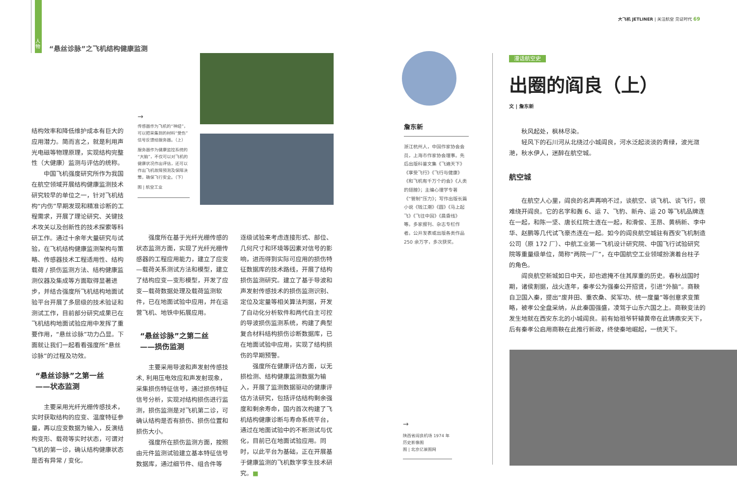人物
“悬丝诊脉”之飞机结构健康监测
大飞机 JETLINER | 关注航空 见证时代 69
结构效率和降低维护成本有巨大的应用潜力。简而言之，就是利用声光电磁等物理原理，实现结构完整性（大健康）监测与评估的统称。
中国飞机强度研究所作为我国在航空领域开展结构健康监测技术研究较早的单位之一，针对飞机结构“内伤”早期发现和精准诊断的工程需求，开展了理论研究、关键技术攻关以及创新性的技术探索等科研工作。通过十余年大量研究与试验，在飞机结构健康监测架构与策略、传感器技术工程适用性、结构载荷 / 损伤监测方法、结构健康监测仪器及集成等方面取得显著进步，并结合强度所飞机结构地面试验平台开展了多层级的技术验证和测试工作，目前部分研究成果已在飞机结构地面试验应用中发挥了重要作用，“悬丝诊脉”功力凸显。下面就让我们一起看看强度所“悬丝诊脉”的过程及功效。
“悬丝诊脉”之第一丝
——状态监测
主要采用光纤光栅传感技术，实时获取结构的应变、温度特征参量，再以应变数据为输入，反演结构变形、载荷等实时状态，可谓对飞机的第一诊，确认结构健康状态是否有异常 / 变化。
→
传感器作为飞机的“神经”，可以把采集到的材料“受伤”信号反馈给服务器。（上）
服务器作为健康监控系统的“大脑”，不仅可以对飞机的健康状况作出评估，还可以作出飞机故障预测及保障决策，确保飞行安全。（下）
图 | 航空工业
强度所在基于光纤光栅传感的状态监测方面，实现了光纤光栅传感器的工程应用能力，建立了应变—载荷关系测试方法和模型，建立了结构应变—变形模型，开发了应变—载荷数据处理及载荷监测软件，已在地面试验中应用，并在运营飞机、地铁中拓展应用。
“悬丝诊脉”之第二丝
——损伤监测
主要采用导波和声发射传感技术, 利用压电效应和声发射现象，采集损伤特征信号，通过损伤特征信号分析，实现对结构损伤进行监测，损伤监测是对飞机第二诊，可确认结构是否有损伤、损伤位置和损伤大小。
强度所在损伤监测方面，按照由元件监测试验建立基本特征信号数据库，通过细节件、组合件等
逐级试验来考虑连接形式、部位、几何尺寸和环境等因素对信号的影响，进而得到实际可应用的损伤特征数据库的技术路线，开展了结构损伤监测研究。建立了基于导波和声发射传感技术的损伤监测识别、定位及定量等相关算法判据，开发了自动化分析软件和两代自主可控的导波损伤监测系统，构建了典型复合材料结构损伤诊断数据库，已在地面试验中应用，实现了结构损伤的早期预警。
强度所在健康评估方面，以无损检测、结构健康监测数据为输入，开展了监测数据驱动的健康评估方法研究，包括评估结构剩余强度和剩余寿命，国内首次构建了飞机结构健康诊断与寿命系统平台，通过在地面试验中的不断测试与优化，目前已在地面试验应用。同时，以此平台为基础，正在开展基于健康监测的飞机数字孪生技术研究。■
詹东新
浙江杭州人，中国作家协会会员，上海市作家协会理事。先后出版科普文集《飞遍天下》《享受飞行》《飞行与健康》《和飞机有千万个约会》《人类的翅膀》；主编心理学专著《“管制”压力》；写作出版长篇小说《钱江潮》《圆》《马上起飞》《飞往中国》《晨昏线》等。多家报刊、杂志专栏作者。公开发表或出版各类作品 250 余万字，多次获奖。
→
陕西省阎良机场 1974 年历史影像图
图 | 北京亿景图网
漫话航空史
出圈的阎良（上）
文 | 詹东新
秋风起处，枫林尽染。
轻风下的石川河从北绕过小城阎良，河水泛起淡淡的青绿，波光潋滟，秋水伊人，迷醉在航空城。
航空城
在航空人心里，阎良的名声再响不过，谈航空、谈飞机、谈飞行，很难绕开阎良。它的名字和轰 6、运 7、飞豹、新舟、运 20 等飞机品牌连在一起，和陈一坚、唐长红院士连在一起，和滑俊、王昂、黄柄新、李中华、赵鹏等几代试飞豪杰连在一起。如今的阎良航空城驻有西安飞机制造公司（原 172 厂）、中航工业第一飞机设计研究院、中国飞行试验研究院等重量级单位，简称“两院一厂”，在中国航空工业领域扮演着台柱子的角色。
阎良航空新城如日中天，却也遮掩不住其厚重的历史。春秋战国时期，诸侯割据，战火连年，秦孝公为强秦公开招贤，引进“外脑”。商鞅自卫国入秦，提出“废井田、重农桑、奖军功、统一度量”等创意求变策略，被孝公全盘采纳，从此秦国强盛，凌驾于山东六国之上。商鞅变法的发生地就在西安东北的小城阎良。前有始祖爷轩辕黄帝在此铸鼎安天下，后有秦孝公启用商鞅在此推行新政，终使秦地崛起，一统天下。